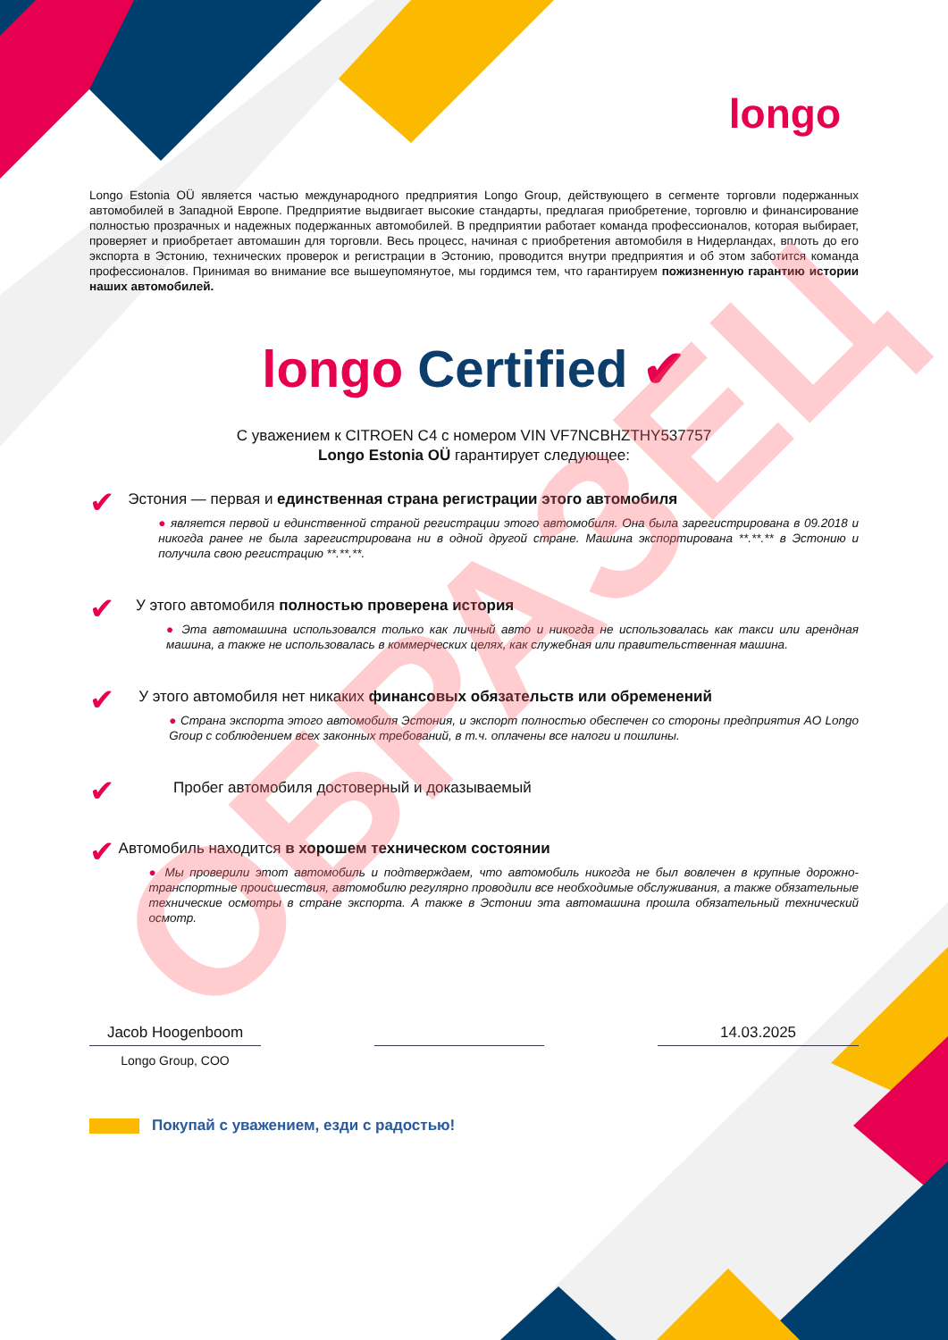longo
Longo Estonia OÜ является частью международного предприятия Longo Group, действующего в сегменте торговли подержанных автомобилей в Западной Европе. Предприятие выдвигает высокие стандарты, предлагая приобретение, торговлю и финансирование полностью прозрачных и надежных подержанных автомобилей. В предприятии работает команда профессионалов, которая выбирает, проверяет и приобретает автомашин для торговли. Весь процесс, начиная с приобретения автомобиля в Нидерландах, вплоть до его экспорта в Эстонию, технических проверок и регистрации в Эстонию, проводится внутри предприятия и об этом заботится команда профессионалов. Принимая во внимание все вышеупомянутое, мы гордимся тем, что гарантируем пожизненную гарантию истории наших автомобилей.
longo Certified ✔
С уважением к CITROEN C4 с номером VIN VF7NCBHZTHY537757
Longo Estonia OÜ гарантирует следующее:
✔
Эстония — первая и единственная страна регистрации этого автомобиля
● является первой и единственной страной регистрации этого автомобиля. Она была зарегистрирована в 09.2018 и никогда ранее не была зарегистрирована ни в одной другой стране. Машина экспортирована **.**.** в Эстонию и получила свою регистрацию **.**.**.
✔
У этого автомобиля полностью проверена история
● Эта автомашина использовался только как личный авто и никогда не использовалась как такси или арендная машина, а также не использовалась в коммерческих целях, как служебная или правительственная машина.
✔
У этого автомобиля нет никаких финансовых обязательств или обременений
● Страна экспорта этого автомобиля Эстония, и экспорт полностью обеспечен со стороны предприятия AO Longo Group с соблюдением всех законных требований, в т.ч. оплачены все налоги и пошлины.
✔
Пробег автомобиля достоверный и доказываемый
✔
Автомобиль находится в хорошем техническом состоянии
● Мы проверили этот автомобиль и подтверждаем, что автомобиль никогда не был вовлечен в крупные дорожно-транспортные происшествия, автомобилю регулярно проводили все необходимые обслуживания, а также обязательные технические осмотры в стране экспорта. А также в Эстонии эта автомашина прошла обязательный технический осмотр.
Jacob Hoogenboom
Longo Group, COO
14.03.2025
Покупай с уважением, езди с радостью!
ОБРАЗЕЦ